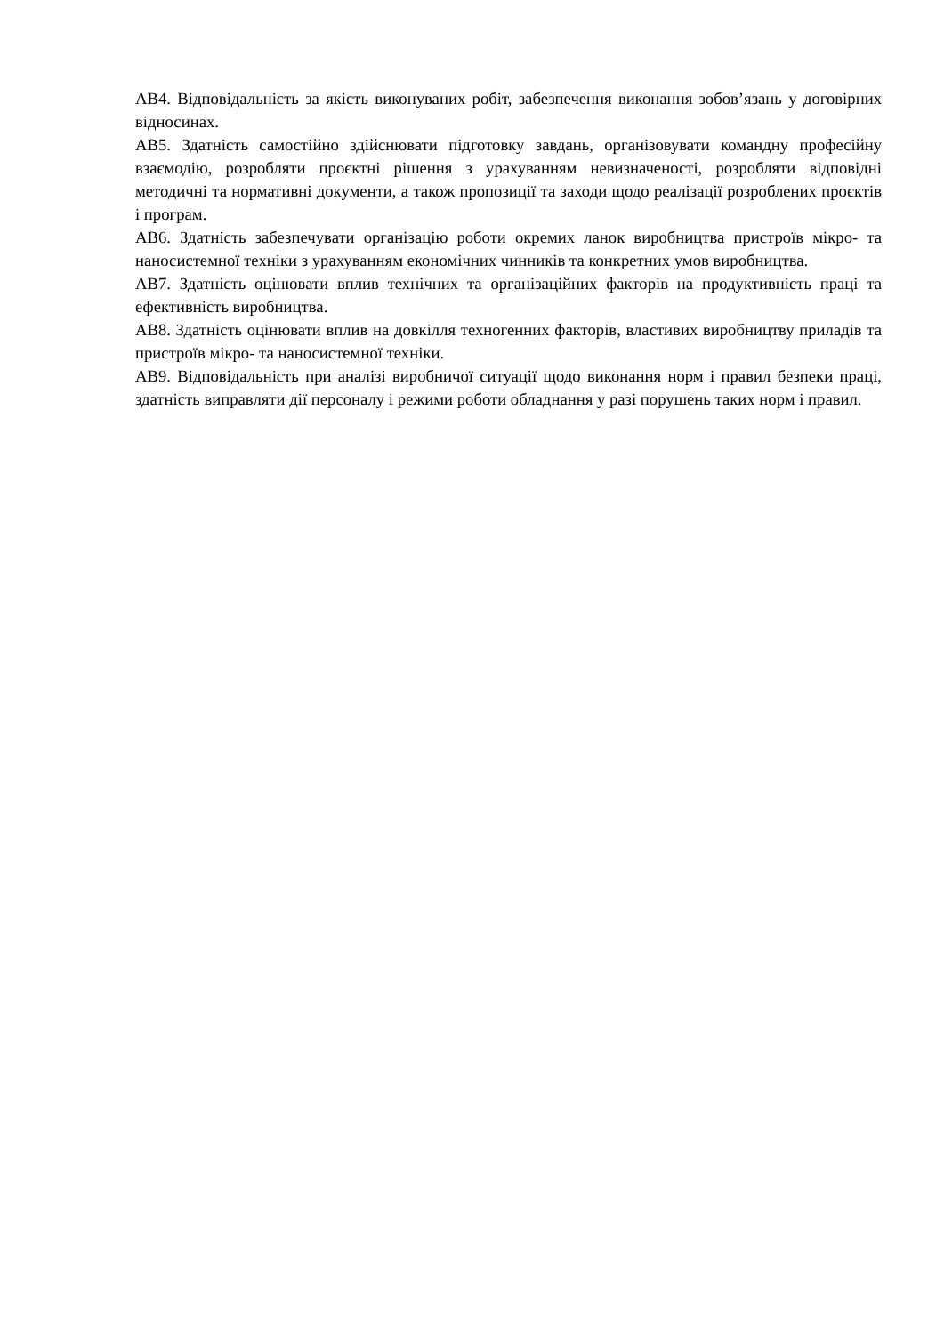АВ4. Відповідальність за якість виконуваних робіт, забезпечення виконання зобов’язань у договірних відносинах.
АВ5. Здатність самостійно здійснювати підготовку завдань, організовувати командну професійну взаємодію, розробляти проєктні рішення з урахуванням невизначеності, розробляти відповідні методичні та нормативні документи, а також пропозиції та заходи щодо реалізації розроблених проєктів і програм.
АВ6. Здатність забезпечувати організацію роботи окремих ланок виробництва пристроїв мікро- та наносистемної техніки з урахуванням економічних чинників та конкретних умов виробництва.
АВ7. Здатність оцінювати вплив технічних та організаційних факторів на продуктивність праці та ефективність виробництва.
АВ8. Здатність оцінювати вплив на довкілля техногенних факторів, властивих виробництву приладів та пристроїв мікро- та наносистемної техніки.
АВ9. Відповідальність при аналізі виробничої ситуації щодо виконання норм і правил безпеки праці, здатність виправляти дії персоналу і режими роботи обладнання у разі порушень таких норм і правил.